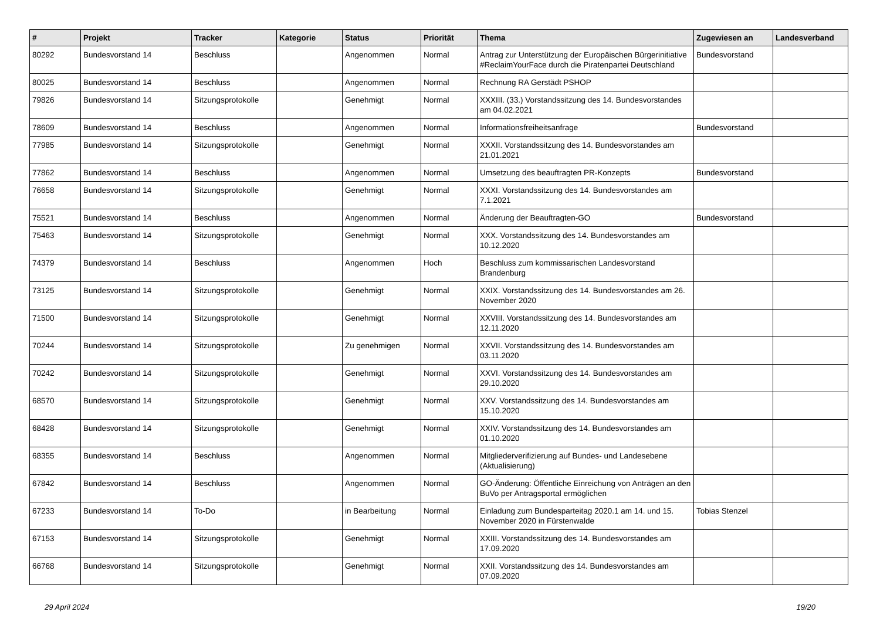| # | Projekt | Tracker | Kategorie | Status | Priorität | Thema | Zugewiesen an | Landesverband |
| --- | --- | --- | --- | --- | --- | --- | --- | --- |
| 80292 | Bundesvorstand 14 | Beschluss | | Angenommen | Normal | Antrag zur Unterstützung der Europäischen Bürgerinitiative #ReclaimYourFace durch die Piratenpartei Deutschland | Bundesvorstand | |
| 80025 | Bundesvorstand 14 | Beschluss | | Angenommen | Normal | Rechnung RA Gerstädt PSHOP | | |
| 79826 | Bundesvorstand 14 | Sitzungsprotokolle | | Genehmigt | Normal | XXXIII. (33.) Vorstandssitzung des 14. Bundesvorstandes am 04.02.2021 | | |
| 78609 | Bundesvorstand 14 | Beschluss | | Angenommen | Normal | Informationsfreiheitsanfrage | Bundesvorstand | |
| 77985 | Bundesvorstand 14 | Sitzungsprotokolle | | Genehmigt | Normal | XXXII. Vorstandssitzung des 14. Bundesvorstandes am 21.01.2021 | | |
| 77862 | Bundesvorstand 14 | Beschluss | | Angenommen | Normal | Umsetzung des beauftragten PR-Konzepts | Bundesvorstand | |
| 76658 | Bundesvorstand 14 | Sitzungsprotokolle | | Genehmigt | Normal | XXXI. Vorstandssitzung des 14. Bundesvorstandes am 7.1.2021 | | |
| 75521 | Bundesvorstand 14 | Beschluss | | Angenommen | Normal | Änderung der Beauftragten-GO | Bundesvorstand | |
| 75463 | Bundesvorstand 14 | Sitzungsprotokolle | | Genehmigt | Normal | XXX. Vorstandssitzung des 14. Bundesvorstandes am 10.12.2020 | | |
| 74379 | Bundesvorstand 14 | Beschluss | | Angenommen | Hoch | Beschluss zum kommissarischen Landesvorstand Brandenburg | | |
| 73125 | Bundesvorstand 14 | Sitzungsprotokolle | | Genehmigt | Normal | XXIX. Vorstandssitzung des 14. Bundesvorstandes am 26. November 2020 | | |
| 71500 | Bundesvorstand 14 | Sitzungsprotokolle | | Genehmigt | Normal | XXVIII. Vorstandssitzung des 14. Bundesvorstandes am 12.11.2020 | | |
| 70244 | Bundesvorstand 14 | Sitzungsprotokolle | | Zu genehmigen | Normal | XXVII. Vorstandssitzung des 14. Bundesvorstandes am 03.11.2020 | | |
| 70242 | Bundesvorstand 14 | Sitzungsprotokolle | | Genehmigt | Normal | XXVI. Vorstandssitzung des 14. Bundesvorstandes am 29.10.2020 | | |
| 68570 | Bundesvorstand 14 | Sitzungsprotokolle | | Genehmigt | Normal | XXV. Vorstandssitzung des 14. Bundesvorstandes am 15.10.2020 | | |
| 68428 | Bundesvorstand 14 | Sitzungsprotokolle | | Genehmigt | Normal | XXIV. Vorstandssitzung des 14. Bundesvorstandes am 01.10.2020 | | |
| 68355 | Bundesvorstand 14 | Beschluss | | Angenommen | Normal | Mitgliederverifizierung auf Bundes- und Landesebene (Aktualisierung) | | |
| 67842 | Bundesvorstand 14 | Beschluss | | Angenommen | Normal | GO-Änderung: Öffentliche Einreichung von Anträgen an den BuVo per Antragsportal ermöglichen | | |
| 67233 | Bundesvorstand 14 | To-Do | | in Bearbeitung | Normal | Einladung zum Bundesparteitag 2020.1 am 14. und 15. November 2020 in Fürstenwalde | Tobias Stenzel | |
| 67153 | Bundesvorstand 14 | Sitzungsprotokolle | | Genehmigt | Normal | XXIII. Vorstandssitzung des 14. Bundesvorstandes am 17.09.2020 | | |
| 66768 | Bundesvorstand 14 | Sitzungsprotokolle | | Genehmigt | Normal | XXII. Vorstandssitzung des 14. Bundesvorstandes am 07.09.2020 | | |
29 April 2024 19/20